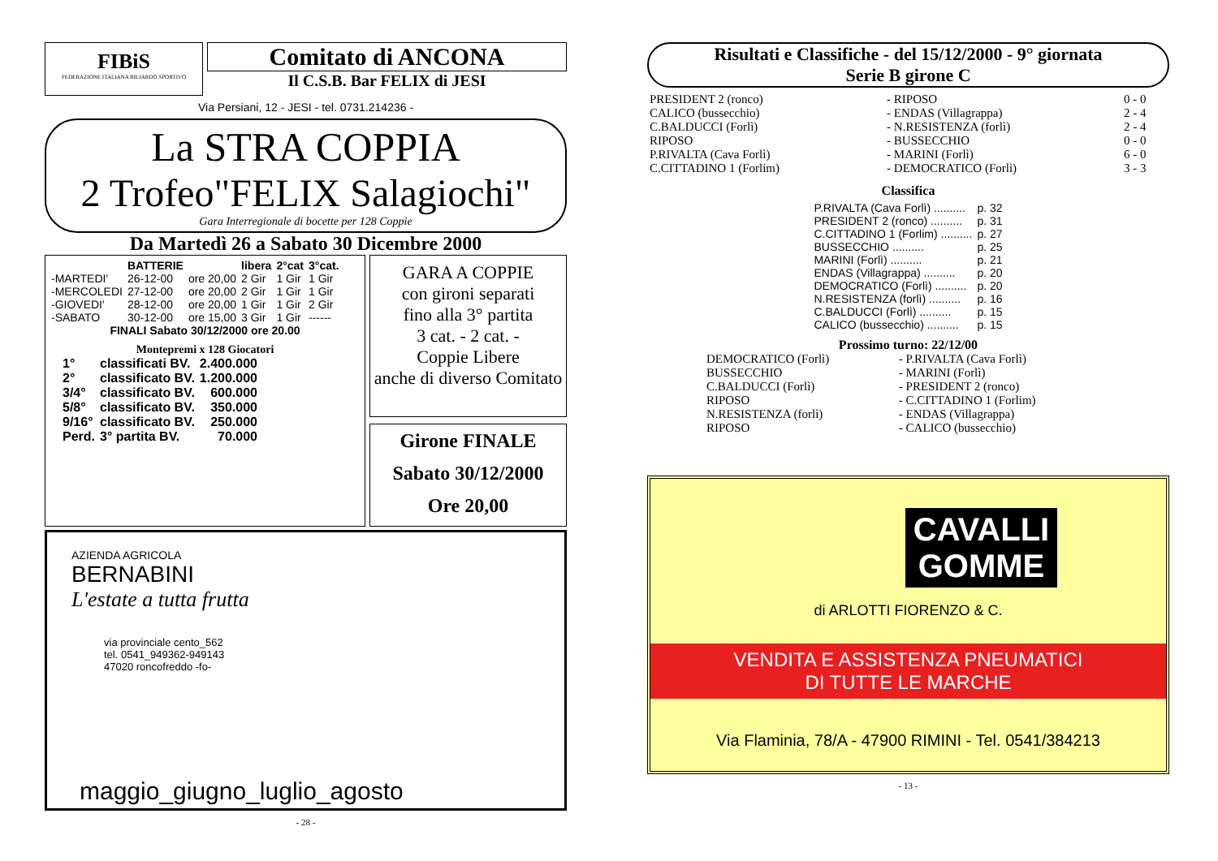FIBiS
FEDERAZIONE ITALIANA BILIARDO SPORTIVO
Comitato di ANCONA
Il C.S.B. Bar FELIX di JESI
Via Persiani, 12 - JESI - tel. 0731.214236 -
La STRA COPPIA
2 Trofeo"FELIX Salagiochi"
Gara Interregionale di bocette per 128 Coppie
Da Martedì 26 a Sabato 30 Dicembre 2000
| | BATTERIE | | libera | 2°cat | 3°cat. |
| --- | --- | --- | --- | --- | --- |
| -MARTEDI' | 26-12-00 | ore 20,00 | 2 Gir | 1 Gir | 1 Gir |
| -MERCOLEDI | 27-12-00 | ore 20,00 | 2 Gir | 1 Gir | 1 Gir |
| -GIOVEDI' | 28-12-00 | ore 20,00 | 1 Gir | 1 Gir | 2 Gir |
| -SABATO | 30-12-00 | ore 15,00 | 3 Gir | 1 Gir | ------ |
FINALI Sabato 30/12/2000 ore 20.00
Montepremi x 128 Giocatori
| 1° | classificati BV. | 2.400.000 |
| 2° | classificato BV. | 1.200.000 |
| 3/4° | classificato BV. | 600.000 |
| 5/8° | classificato BV. | 350.000 |
| 9/16° | classificato BV. | 250.000 |
| Perd. | 3° partita BV. | 70.000 |
GARA A COPPIE
con gironi separati
fino alla 3° partita
3 cat. - 2 cat. -
Coppie Libere
anche di diverso Comitato
Girone FINALE
Sabato 30/12/2000
Ore 20,00
AZIENDA AGRICOLA
BERNABINI
L'estate a tutta frutta
via provinciale cento_562
tel. 0541_949362-949143
47020 roncofreddo -fo-
maggio_giugno_luglio_agosto
- 28 -
Risultati e Classifiche - del 15/12/2000 - 9° giornata
Serie B girone C
| PRESIDENT 2 (ronco) | - RIPOSO | 0 - 0 |
| CALICO (bussecchio) | - ENDAS (Villagrappa) | 2 - 4 |
| C.BALDUCCI (Forlì) | - N.RESISTENZA (forlì) | 2 - 4 |
| RIPOSO | - BUSSECCHIO | 0 - 0 |
| P.RIVALTA (Cava Forlì) | - MARINI (Forlì) | 6 - 0 |
| C.CITTADINO 1 (Forlim) | - DEMOCRATICO (Forlì) | 3 - 3 |
Classifica
| P.RIVALTA (Cava Forlì) .......... | p. 32 |
| PRESIDENT 2 (ronco) .......... | p. 31 |
| C.CITTADINO 1 (Forlim) .......... | p. 27 |
| BUSSECCHIO .......... | p. 25 |
| MARINI (Forlì) .......... | p. 21 |
| ENDAS (Villagrappa) .......... | p. 20 |
| DEMOCRATICO (Forlì) .......... | p. 20 |
| N.RESISTENZA (forlì) .......... | p. 16 |
| C.BALDUCCI (Forlì) .......... | p. 15 |
| CALICO (bussecchio) .......... | p. 15 |
Prossimo turno: 22/12/00
| DEMOCRATICO (Forlì) | - P.RIVALTA (Cava Forlì) |
| BUSSECCHIO | - MARINI (Forlì) |
| C.BALDUCCI (Forlì) | - PRESIDENT 2 (ronco) |
| RIPOSO | - C.CITTADINO 1 (Forlim) |
| N.RESISTENZA (forlì) | - ENDAS (Villagrappa) |
| RIPOSO | - CALICO (bussecchio) |
CAVALLI
GOMME
di ARLOTTI FIORENZO & C.
VENDITA E ASSISTENZA PNEUMATICI
DI TUTTE LE MARCHE
Via Flaminia, 78/A - 47900 RIMINI - Tel. 0541/384213
- 13 -